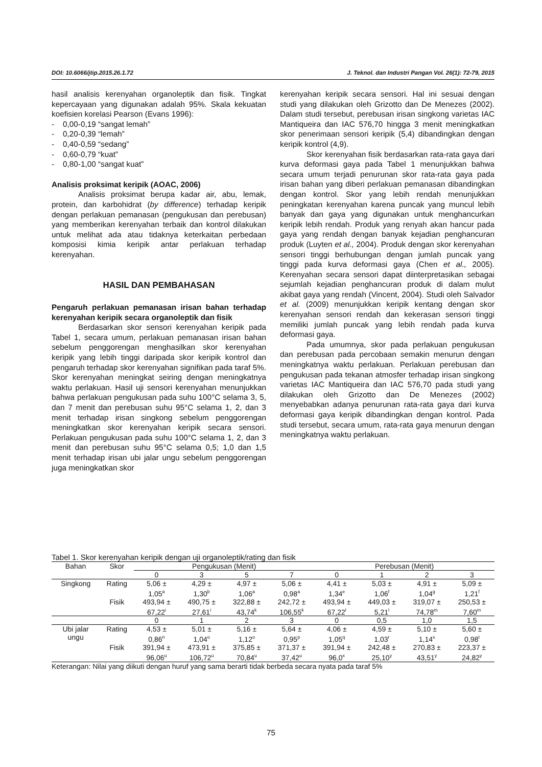DOI: 10.6066/jtip.2015.26.1.72 J. Teknol. dan Industri Pangan Vol. 26(1): 72-79, 2015
hasil analisis kerenyahan organoleptik dan fisik. Tingkat kepercayaan yang digunakan adalah 95%. Skala kekuatan koefisien korelasi Pearson (Evans 1996):
- 0,00-0,19 “sangat lemah”
- 0,20-0,39 “lemah”
- 0,40-0,59 “sedang”
- 0,60-0,79 “kuat”
- 0,80-1,00 “sangat kuat”
Analisis proksimat keripik (AOAC, 2006)
Analisis proksimat berupa kadar air, abu, lemak, protein, dan karbohidrat (by difference) terhadap keripik dengan perlakuan pemanasan (pengukusan dan perebusan) yang memberikan kerenyahan terbaik dan kontrol dilakukan untuk melihat ada atau tidaknya keterkaitan perbedaan komposisi kimia keripik antar perlakuan terhadap kerenyahan.
HASIL DAN PEMBAHASAN
Pengaruh perlakuan pemanasan irisan bahan terhadap kerenyahan keripik secara organoleptik dan fisik
Berdasarkan skor sensori kerenyahan keripik pada Tabel 1, secara umum, perlakuan pemanasan irisan bahan sebelum penggorengan menghasilkan skor kerenyahan keripik yang lebih tinggi daripada skor keripik kontrol dan pengaruh terhadap skor kerenyahan signifikan pada taraf 5%. Skor kerenyahan meningkat seiring dengan meningkatnya waktu perlakuan. Hasil uji sensori kerenyahan menunjukkan bahwa perlakuan pengukusan pada suhu 100°C selama 3, 5, dan 7 menit dan perebusan suhu 95°C selama 1, 2, dan 3 menit terhadap irisan singkong sebelum penggorengan meningkatkan skor kerenyahan keripik secara sensori. Perlakuan pengukusan pada suhu 100°C selama 1, 2, dan 3 menit dan perebusan suhu 95°C selama 0,5; 1,0 dan 1,5 menit terhadap irisan ubi jalar ungu sebelum penggorengan juga meningkatkan skor
kerenyahan keripik secara sensori. Hal ini sesuai dengan studi yang dilakukan oleh Grizotto dan De Menezes (2002). Dalam studi tersebut, perebusan irisan singkong varietas IAC Mantiqueira dan IAC 576,70 hingga 3 menit meningkatkan skor penerimaan sensori keripik (5,4) dibandingkan dengan keripik kontrol (4,9).
Skor kerenyahan fisik berdasarkan rata-rata gaya dari kurva deformasi gaya pada Tabel 1 menunjukkan bahwa secara umum terjadi penurunan skor rata-rata gaya pada irisan bahan yang diberi perlakuan pemanasan dibandingkan dengan kontrol. Skor yang lebih rendah menunjukkan peningkatan kerenyahan karena puncak yang muncul lebih banyak dan gaya yang digunakan untuk menghancurkan keripik lebih rendah. Produk yang renyah akan hancur pada gaya yang rendah dengan banyak kejadian penghancuran produk (Luyten et al., 2004). Produk dengan skor kerenyahan sensori tinggi berhubungan dengan jumlah puncak yang tinggi pada kurva deformasi gaya (Chen et al., 2005). Kerenyahan secara sensori dapat diinterpretasikan sebagai sejumlah kejadian penghancuran produk di dalam mulut akibat gaya yang rendah (Vincent, 2004). Studi oleh Salvador et al. (2009) menunjukkan keripik kentang dengan skor kerenyahan sensori rendah dan kekerasan sensori tinggi memiliki jumlah puncak yang lebih rendah pada kurva deformasi gaya.
Pada umumnya, skor pada perlakuan pengukusan dan perebusan pada percobaan semakin menurun dengan meningkatnya waktu perlakuan. Perlakuan perebusan dan pengukusan pada tekanan atmosfer terhadap irisan singkong varietas IAC Mantiqueira dan IAC 576,70 pada studi yang dilakukan oleh Grizotto dan De Menezes (2002) menyebabkan adanya penurunan rata-rata gaya dari kurva deformasi gaya keripik dibandingkan dengan kontrol. Pada studi tersebut, secara umum, rata-rata gaya menurun dengan meningkatnya waktu perlakuan.
Tabel 1. Skor kerenyahan keripik dengan uji organoleptik/rating dan fisik
| Bahan | Skor | Pengukusan (Menit) | | | | Perebusan (Menit) | | | |
| --- | --- | --- | --- | --- | --- | --- | --- | --- | --- |
| | | 0 | 3 | 5 | 7 | 0 | 1 | 2 | 3 |
| Singkong | Rating | 5,06 ± 1,05<sup>a</sup> | 4,29 ± 1,30<sup>b</sup> | 4,97 ± 1,06<sup>a</sup> | 5,06 ± 0,98<sup>a</sup> | 4,41 ± 1,34<sup>e</sup> | 5,03 ± 1,06<sup>f</sup> | 4,91 ± 1,04<sup>g</sup> | 5,09 ± 1,21<sup>f</sup> |
| | Fisik | 493,94 ± 67,22<sup>i</sup> | 490,75 ± 27,61<sup>i</sup> | 322,88 ± 43,74<sup>k</sup> | 242,72 ± 106,55<sup>k</sup> | 493,94 ± 67,22<sup>l</sup> | 449,03 ± 5,21<sup>l</sup> | 319,07 ± 74,78<sup>m</sup> | 250,53 ± 7,60<sup>m</sup> |
| | | 0 | 1 | 2 | 3 | 0 | 0,5 | 1,0 | 1,5 |
| Ubi jalar ungu | Rating | 4,53 ± 0,86<sup>n</sup> | 5,01 ± 1,04<sup>o</sup> | 5,16 ± 1,12<sup>o</sup> | 5,64 ± 0,95<sup>p</sup> | 4,06 ± 1,05<sup>q</sup> | 4,59 ± 1,03<sup>r</sup> | 5,10 ± 1,14<sup>s</sup> | 5,60 ± 0,98<sup>t</sup> |
| | Fisik | 391,94 ± 96,06<sup>u</sup> | 473,91 ± 106,72<sup>u</sup> | 375,85 ± 70,84<sup>u</sup> | 371,37 ± 37,42<sup>u</sup> | 391,94 ± 96,0<sup>x</sup> | 242,48 ± 25,10<sup>y</sup> | 270,83 ± 43,51<sup>y</sup> | 223,37 ± 24,82<sup>y</sup> |
Keterangan: Nilai yang diikuti dengan huruf yang sama berarti tidak berbeda secara nyata pada taraf 5%
75